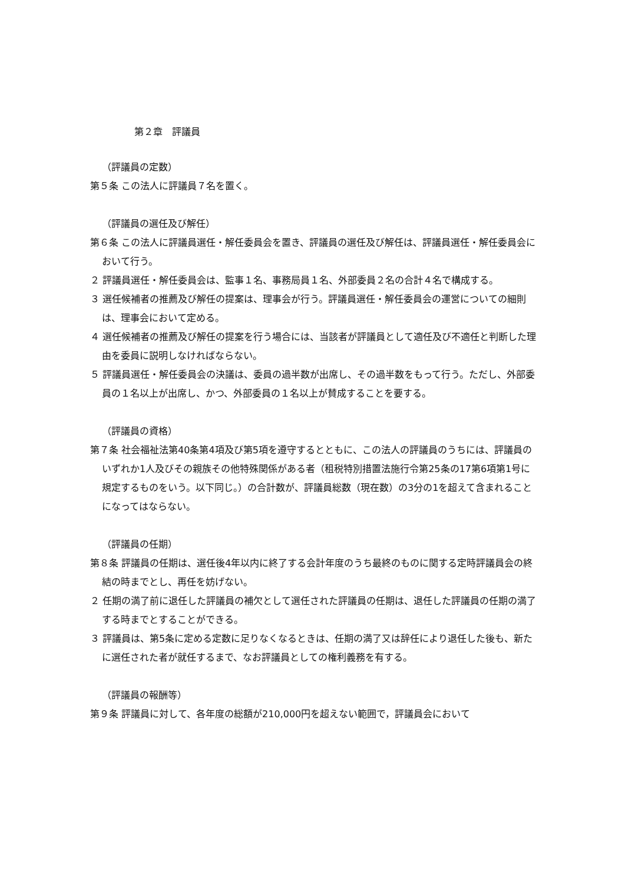第２章　評議員
（評議員の定数）
第５条 この法人に評議員７名を置く。
（評議員の選任及び解任）
第６条 この法人に評議員選任・解任委員会を置き、評議員の選任及び解任は、評議員選任・解任委員会において行う。
２ 評議員選任・解任委員会は、監事１名、事務局員１名、外部委員２名の合計４名で構成する。
３ 選任候補者の推薦及び解任の提案は、理事会が行う。評議員選任・解任委員会の運営についての細則は、理事会において定める。
４ 選任候補者の推薦及び解任の提案を行う場合には、当該者が評議員として適任及び不適任と判断した理由を委員に説明しなければならない。
５ 評議員選任・解任委員会の決議は、委員の過半数が出席し、その過半数をもって行う。ただし、外部委員の１名以上が出席し、かつ、外部委員の１名以上が賛成することを要する。
（評議員の資格）
第７条 社会福祉法第40条第4項及び第5項を遵守するとともに、この法人の評議員のうちには、評議員のいずれか1人及びその親族その他特殊関係がある者（租税特別措置法施行令第25条の17第6項第1号に規定するものをいう。以下同じ。）の合計数が、評議員総数（現在数）の3分の1を超えて含まれることになってはならない。
（評議員の任期）
第８条 評議員の任期は、選任後4年以内に終了する会計年度のうち最終のものに関する定時評議員会の終結の時までとし、再任を妨げない。
２ 任期の満了前に退任した評議員の補欠として選任された評議員の任期は、退任した評議員の任期の満了する時までとすることができる。
３ 評議員は、第5条に定める定数に足りなくなるときは、任期の満了又は辞任により退任した後も、新たに選任された者が就任するまで、なお評議員としての権利義務を有する。
（評議員の報酬等）
第９条 評議員に対して、各年度の総額が210,000円を超えない範囲で，評議員会において